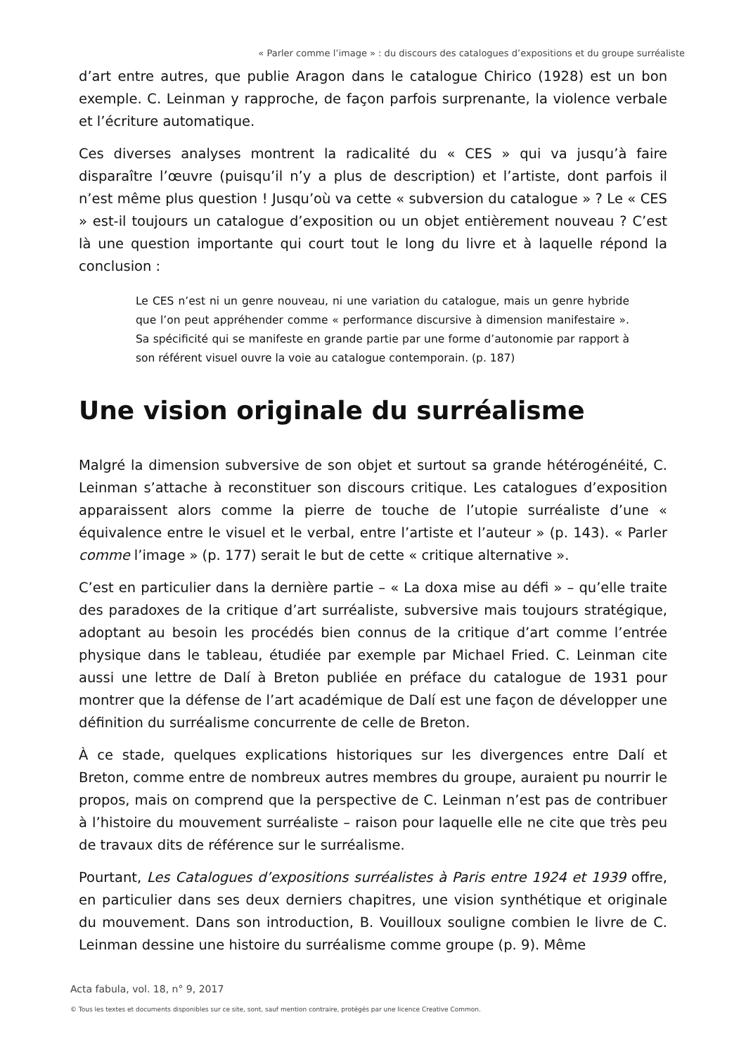« Parler comme l’image » : du discours des catalogues d’expositions et du groupe surréaliste
d’art entre autres, que publie Aragon dans le catalogue Chirico (1928) est un bon exemple. C. Leinman y rapproche, de façon parfois surprenante, la violence verbale et l’écriture automatique.
Ces diverses analyses montrent la radicalité du « CES » qui va jusqu’à faire disparaître l’œuvre (puisqu’il n’y a plus de description) et l’artiste, dont parfois il n’est même plus question ! Jusqu’où va cette « subversion du catalogue » ? Le « CES » est-il toujours un catalogue d’exposition ou un objet entièrement nouveau ? C’est là une question importante qui court tout le long du livre et à laquelle répond la conclusion :
Le CES n’est ni un genre nouveau, ni une variation du catalogue, mais un genre hybride que l’on peut appréhender comme « performance discursive à dimension manifestaire ». Sa spécificité qui se manifeste en grande partie par une forme d’autonomie par rapport à son référent visuel ouvre la voie au catalogue contemporain. (p. 187)
Une vision originale du surréalisme
Malgré la dimension subversive de son objet et surtout sa grande hétérogénéité, C. Leinman s’attache à reconstituer son discours critique. Les catalogues d’exposition apparaissent alors comme la pierre de touche de l’utopie surréaliste d’une « équivalence entre le visuel et le verbal, entre l’artiste et l’auteur » (p. 143). « Parler comme l’image » (p. 177) serait le but de cette « critique alternative ».
C’est en particulier dans la dernière partie – « La doxa mise au défi » – qu’elle traite des paradoxes de la critique d’art surréaliste, subversive mais toujours stratégique, adoptant au besoin les procédés bien connus de la critique d’art comme l’entrée physique dans le tableau, étudiée par exemple par Michael Fried. C. Leinman cite aussi une lettre de Dalí à Breton publiée en préface du catalogue de 1931 pour montrer que la défense de l’art académique de Dalí est une façon de développer une définition du surréalisme concurrente de celle de Breton.
À ce stade, quelques explications historiques sur les divergences entre Dalí et Breton, comme entre de nombreux autres membres du groupe, auraient pu nourrir le propos, mais on comprend que la perspective de C. Leinman n’est pas de contribuer à l’histoire du mouvement surréaliste – raison pour laquelle elle ne cite que très peu de travaux dits de référence sur le surréalisme.
Pourtant, Les Catalogues d’expositions surréalistes à Paris entre 1924 et 1939 offre, en particulier dans ses deux derniers chapitres, une vision synthétique et originale du mouvement. Dans son introduction, B. Vouilloux souligne combien le livre de C. Leinman dessine une histoire du surréalisme comme groupe (p. 9). Même
Acta fabula, vol. 18, n° 9, 2017
© Tous les textes et documents disponibles sur ce site, sont, sauf mention contraire, protégés par une licence Creative Common.